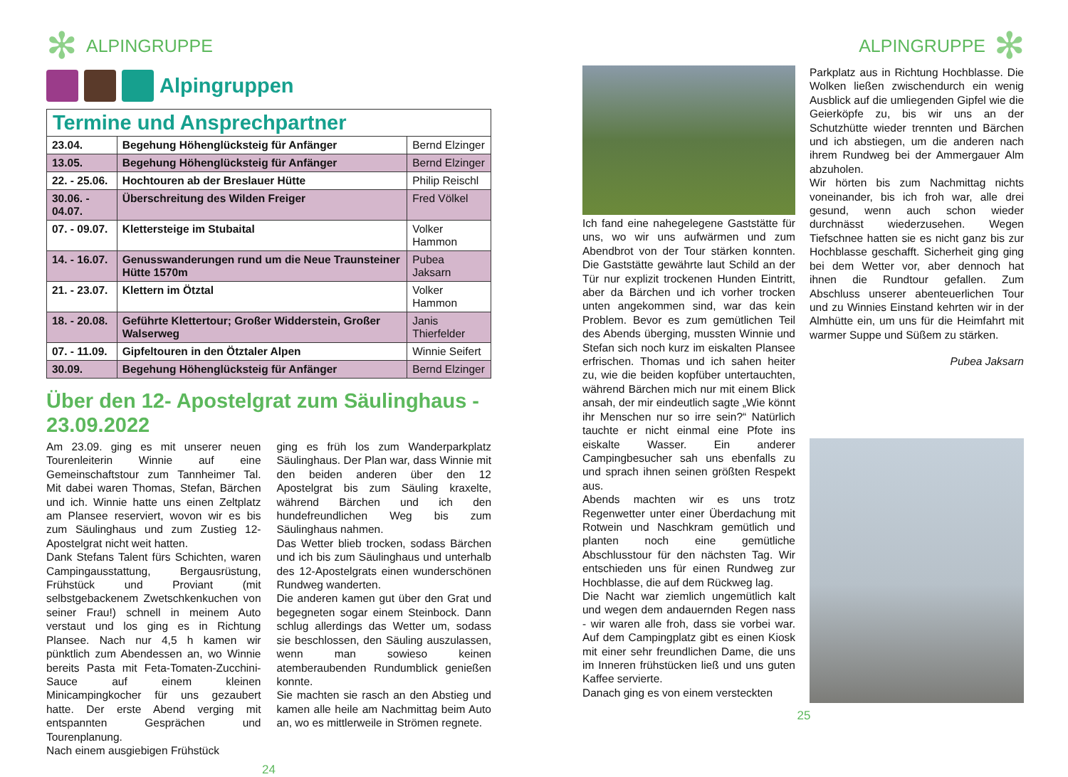✻ ALPINGRUPPE
Alpingruppen
| Termine und Ansprechpartner | | |
| --- | --- | --- |
| 23.04. | Begehung Höhenglücksteig für Anfänger | Bernd Elzinger |
| 13.05. | Begehung Höhenglücksteig für Anfänger | Bernd Elzinger |
| 22. - 25.06. | Hochtouren ab der Breslauer Hütte | Philip Reischl |
| 30.06. - 04.07. | Überschreitung des Wilden Freiger | Fred Völkel |
| 07. - 09.07. | Klettersteige im Stubaital | Volker Hammon |
| 14. - 16.07. | Genusswanderungen rund um die Neue Traunsteiner Hütte 1570m | Pubea Jaksarn |
| 21. - 23.07. | Klettern im Ötztal | Volker Hammon |
| 18. - 20.08. | Geführte Klettertour; Großer Widderstein, Großer Walserweg | Janis Thierfelder |
| 07. - 11.09. | Gipfeltouren in den Ötztaler Alpen | Winnie Seifert |
| 30.09. | Begehung Höhenglücksteig für Anfänger | Bernd Elzinger |
Über den 12- Apostelgrat zum Säulinghaus - 23.09.2022
Am 23.09. ging es mit unserer neuen Tourenleiterin Winnie auf eine Gemeinschaftstour zum Tannheimer Tal. Mit dabei waren Thomas, Stefan, Bärchen und ich. Winnie hatte uns einen Zeltplatz am Plansee reserviert, wovon wir es bis zum Säulinghaus und zum Zustieg 12-Apostelgrat nicht weit hatten.
Dank Stefans Talent fürs Schichten, waren Campingausstattung, Bergausrüstung, Frühstück und Proviant (mit selbstgebackenem Zwetschkenkuchen von seiner Frau!) schnell in meinem Auto verstaut und los ging es in Richtung Plansee. Nach nur 4,5 h kamen wir pünktlich zum Abendessen an, wo Winnie bereits Pasta mit Feta-Tomaten-Zucchini-Sauce auf einem kleinen Minicampingkocher für uns gezaubert hatte. Der erste Abend verging mit entspannten Gesprächen und Tourenplanung.
Nach einem ausgiebigen Frühstück
ging es früh los zum Wanderparkplatz Säulinghaus. Der Plan war, dass Winnie mit den beiden anderen über den 12 Apostelgrat bis zum Säuling kraxelte, während Bärchen und ich den hundefreundlichen Weg bis zum Säulinghaus nahmen.
Das Wetter blieb trocken, sodass Bärchen und ich bis zum Säulinghaus und unterhalb des 12-Apostelgrats einen wunderschönen Rundweg wanderten.
Die anderen kamen gut über den Grat und begegneten sogar einem Steinbock. Dann schlug allerdings das Wetter um, sodass sie beschlossen, den Säuling auszulassen, wenn man sowieso keinen atemberaubenden Rundumblick genießen konnte.
Sie machten sie rasch an den Abstieg und kamen alle heile am Nachmittag beim Auto an, wo es mittlerweile in Strömen regnete.
24
ALPINGRUPPE ✻
Ich fand eine nahegelegene Gaststätte für uns, wo wir uns aufwärmen und zum Abendbrot von der Tour stärken konnten. Die Gaststätte gewährte laut Schild an der Tür nur explizit trockenen Hunden Eintritt, aber da Bärchen und ich vorher trocken unten angekommen sind, war das kein Problem. Bevor es zum gemütlichen Teil des Abends überging, mussten Winnie und Stefan sich noch kurz im eiskalten Plansee erfrischen. Thomas und ich sahen heiter zu, wie die beiden kopfüber untertauchten, während Bärchen mich nur mit einem Blick ansah, der mir eindeutlich sagte „Wie könnt ihr Menschen nur so irre sein?“ Natürlich tauchte er nicht einmal eine Pfote ins eiskalte Wasser. Ein anderer Campingbesucher sah uns ebenfalls zu und sprach ihnen seinen größten Respekt aus.
Abends machten wir es uns trotz Regenwetter unter einer Überdachung mit Rotwein und Naschkram gemütlich und planten noch eine gemütliche Abschlusstour für den nächsten Tag. Wir entschieden uns für einen Rundweg zur Hochblasse, die auf dem Rückweg lag.
Die Nacht war ziemlich ungemütlich kalt und wegen dem andauernden Regen nass - wir waren alle froh, dass sie vorbei war. Auf dem Campingplatz gibt es einen Kiosk mit einer sehr freundlichen Dame, die uns im Inneren frühstücken ließ und uns guten Kaffee servierte.
Danach ging es von einem versteckten
Parkplatz aus in Richtung Hochblasse. Die Wolken ließen zwischendurch ein wenig Ausblick auf die umliegenden Gipfel wie die Geierköpfe zu, bis wir uns an der Schutzhütte wieder trennten und Bärchen und ich abstiegen, um die anderen nach ihrem Rundweg bei der Ammergauer Alm abzuholen.
Wir hörten bis zum Nachmittag nichts voneinander, bis ich froh war, alle drei gesund, wenn auch schon wieder durchnässt wiederzusehen. Wegen Tiefschnee hatten sie es nicht ganz bis zur Hochblasse geschafft. Sicherheit ging ging bei dem Wetter vor, aber dennoch hat ihnen die Rundtour gefallen. Zum Abschluss unserer abenteuerlichen Tour und zu Winnies Einstand kehrten wir in der Almhütte ein, um uns für die Heimfahrt mit warmer Suppe und Süßem zu stärken.
Pubea Jaksarn
25